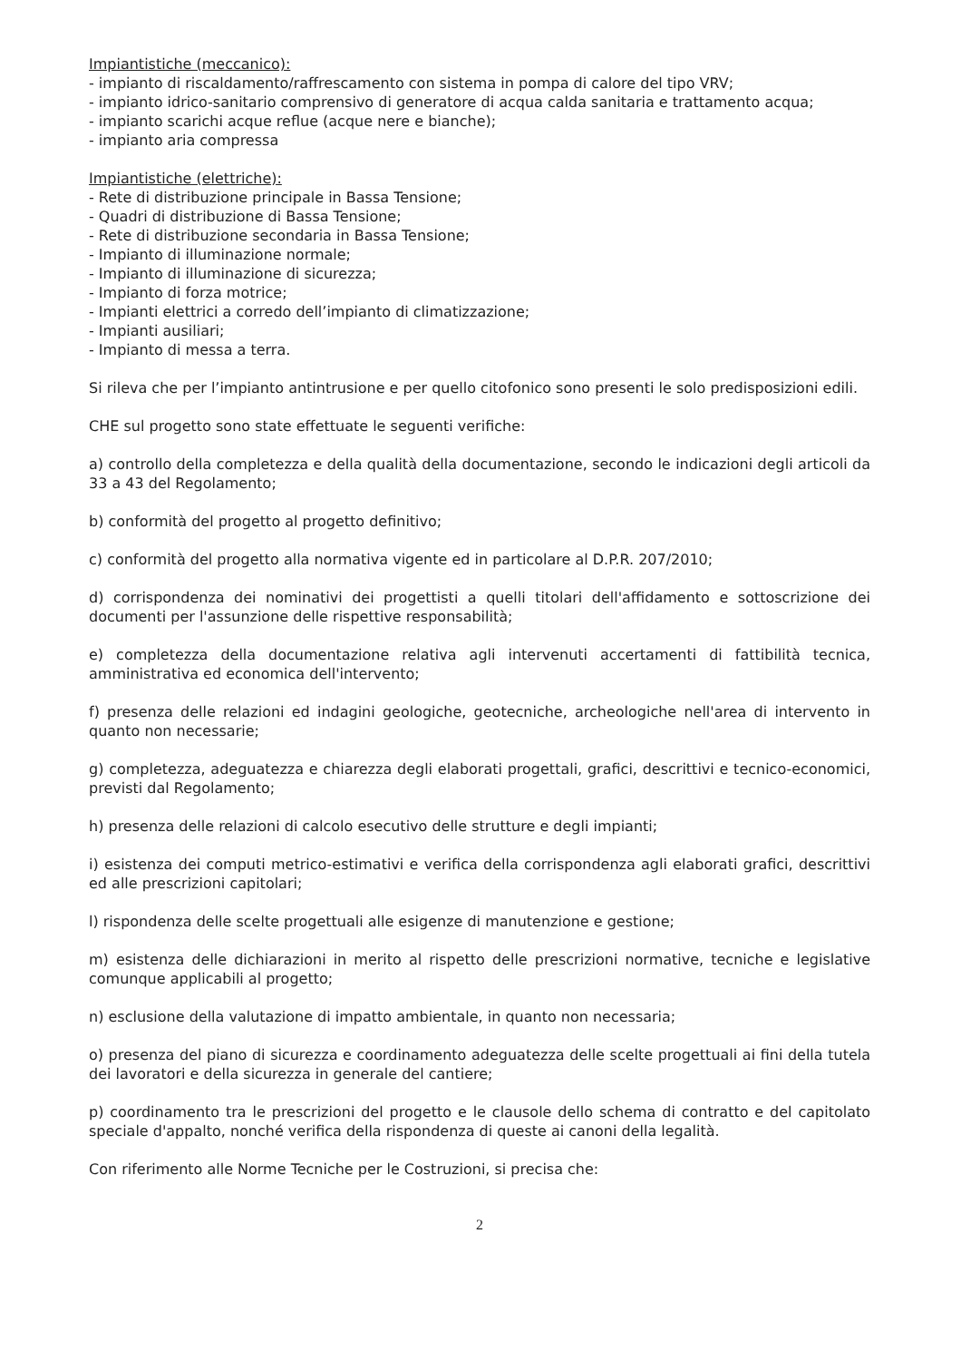Impiantistiche (meccanico):
- impianto di riscaldamento/raffrescamento con sistema in pompa di calore del tipo VRV;
- impianto idrico-sanitario comprensivo di generatore di acqua calda sanitaria e trattamento acqua;
- impianto scarichi acque reflue (acque nere e bianche);
- impianto aria compressa
Impiantistiche (elettriche):
- Rete di distribuzione principale in Bassa Tensione;
- Quadri di distribuzione di Bassa Tensione;
- Rete di distribuzione secondaria in Bassa Tensione;
- Impianto di illuminazione normale;
- Impianto di illuminazione di sicurezza;
- Impianto di forza motrice;
- Impianti elettrici a corredo dell’impianto di climatizzazione;
- Impianti ausiliari;
- Impianto di messa a terra.
Si rileva che per l’impianto antintrusione e per quello citofonico sono presenti le solo predisposizioni edili.
CHE sul progetto sono state effettuate le seguenti verifiche:
a) controllo della completezza e della qualità della documentazione, secondo le indicazioni degli articoli da 33 a 43 del Regolamento;
b) conformità del progetto al progetto definitivo;
c) conformità del progetto alla normativa vigente ed in particolare al D.P.R. 207/2010;
d) corrispondenza dei nominativi dei progettisti a quelli titolari dell'affidamento e sottoscrizione dei documenti per l'assunzione delle rispettive responsabilità;
e) completezza della documentazione relativa agli intervenuti accertamenti di fattibilità tecnica, amministrativa ed economica dell'intervento;
f) presenza delle relazioni ed indagini geologiche, geotecniche, archeologiche nell'area di intervento in quanto non necessarie;
g) completezza, adeguatezza e chiarezza degli elaborati progettali, grafici, descrittivi e tecnico-economici, previsti dal Regolamento;
h) presenza delle relazioni di calcolo esecutivo delle strutture e degli impianti;
i) esistenza dei computi metrico-estimativi e verifica della corrispondenza agli elaborati grafici, descrittivi ed alle prescrizioni capitolari;
l) rispondenza delle scelte progettuali alle esigenze di manutenzione e gestione;
m) esistenza delle dichiarazioni in merito al rispetto delle prescrizioni normative, tecniche e legislative comunque applicabili al progetto;
n) esclusione della valutazione di impatto ambientale, in quanto non necessaria;
o) presenza del piano di sicurezza e coordinamento adeguatezza delle scelte progettuali ai fini della tutela dei lavoratori e della sicurezza in generale del cantiere;
p) coordinamento tra le prescrizioni del progetto e le clausole dello schema di contratto e del capitolato speciale d'appalto, nonché verifica della rispondenza di queste ai canoni della legalità.
Con riferimento alle Norme Tecniche per le Costruzioni, si precisa che:
2